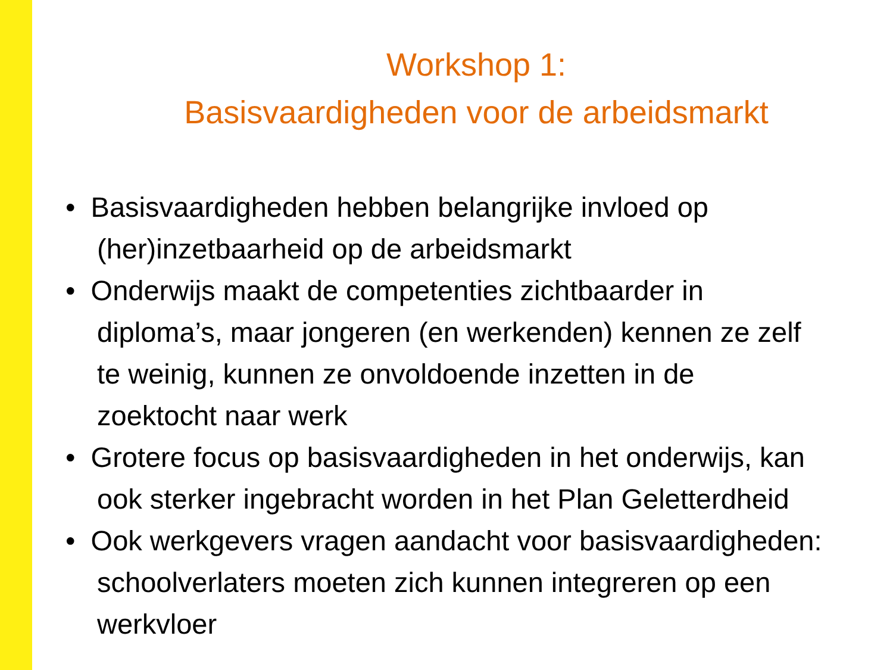Workshop 1:
Basisvaardigheden voor de arbeidsmarkt
• Basisvaardigheden hebben belangrijke invloed op
(her)inzetbaarheid op de arbeidsmarkt
• Onderwijs maakt de competenties zichtbaarder in
diploma’s, maar jongeren (en werkenden) kennen ze zelf
te weinig, kunnen ze onvoldoende inzetten in de
zoektocht naar werk
• Grotere focus op basisvaardigheden in het onderwijs, kan
ook sterker ingebracht worden in het Plan Geletterdheid
• Ook werkgevers vragen aandacht voor basisvaardigheden:
schoolverlaters moeten zich kunnen integreren op een
werkvloer